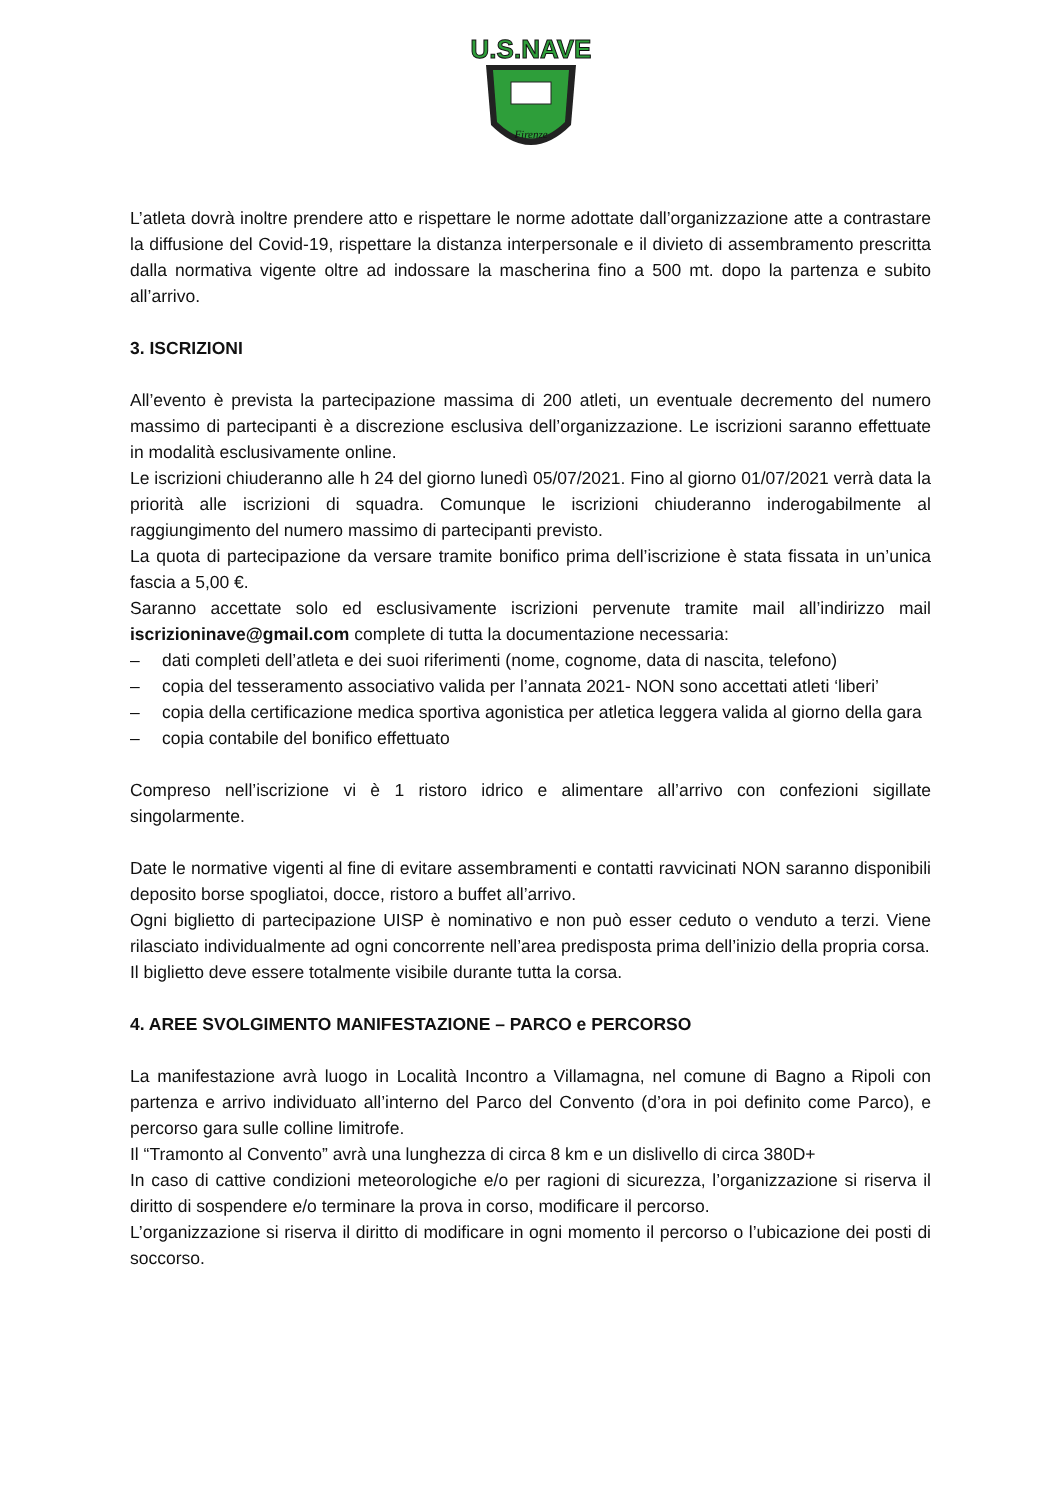U.S.NAVE
Firenze
L’atleta dovrà inoltre prendere atto e rispettare le norme adottate dall’organizzazione atte a contrastare la diffusione del Covid-19, rispettare la distanza interpersonale e il divieto di assembramento prescritta dalla normativa vigente oltre ad indossare la mascherina fino a 500 mt. dopo la partenza e subito all’arrivo.
3. ISCRIZIONI
All’evento è prevista la partecipazione massima di 200 atleti, un eventuale decremento del numero massimo di partecipanti è a discrezione esclusiva dell’organizzazione. Le iscrizioni saranno effettuate in modalità esclusivamente online.
Le iscrizioni chiuderanno alle h 24 del giorno lunedì 05/07/2021. Fino al giorno 01/07/2021 verrà data la priorità alle iscrizioni di squadra. Comunque le iscrizioni chiuderanno inderogabilmente al raggiungimento del numero massimo di partecipanti previsto.
La quota di partecipazione da versare tramite bonifico prima dell’iscrizione è stata fissata in un’unica fascia a 5,00 €.
Saranno accettate solo ed esclusivamente iscrizioni pervenute tramite mail all’indirizzo mail iscrizioninave@gmail.com complete di tutta la documentazione necessaria:
– dati completi dell’atleta e dei suoi riferimenti (nome, cognome, data di nascita, telefono)
– copia del tesseramento associativo valida per l’annata 2021- NON sono accettati atleti ‘liberi’
– copia della certificazione medica sportiva agonistica per atletica leggera valida al giorno della gara
– copia contabile del bonifico effettuato
Compreso nell’iscrizione vi è 1 ristoro idrico e alimentare all’arrivo con confezioni sigillate singolarmente.
Date le normative vigenti al fine di evitare assembramenti e contatti ravvicinati NON saranno disponibili deposito borse spogliatoi, docce, ristoro a buffet all’arrivo.
Ogni biglietto di partecipazione UISP è nominativo e non può esser ceduto o venduto a terzi. Viene rilasciato individualmente ad ogni concorrente nell’area predisposta prima dell’inizio della propria corsa.
Il biglietto deve essere totalmente visibile durante tutta la corsa.
4. AREE SVOLGIMENTO MANIFESTAZIONE – PARCO e PERCORSO
La manifestazione avrà luogo in Località Incontro a Villamagna, nel comune di Bagno a Ripoli con partenza e arrivo individuato all’interno del Parco del Convento (d’ora in poi definito come Parco), e percorso gara sulle colline limitrofe.
Il “Tramonto al Convento” avrà una lunghezza di circa 8 km e un dislivello di circa 380D+
In caso di cattive condizioni meteorologiche e/o per ragioni di sicurezza, l’organizzazione si riserva il diritto di sospendere e/o terminare la prova in corso, modificare il percorso.
L’organizzazione si riserva il diritto di modificare in ogni momento il percorso o l’ubicazione dei posti di soccorso.